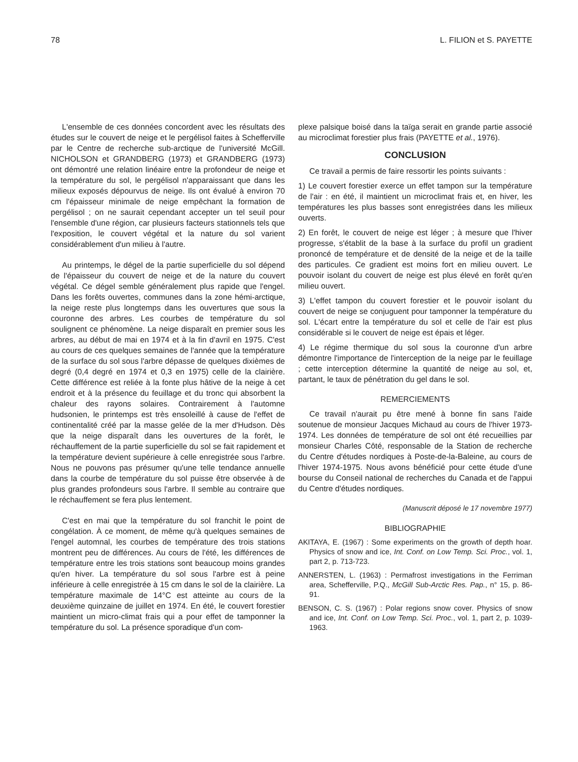78 L. FILION et S. PAYETTE
L'ensemble de ces données concordent avec les résultats des études sur le couvert de neige et le pergélisol faites à Schefferville par le Centre de recherche sub-arctique de l'université McGill. NICHOLSON et GRANDBERG (1973) et GRANDBERG (1973) ont démontré une relation linéaire entre la profondeur de neige et la température du sol, le pergélisol n'apparaissant que dans les milieux exposés dépourvus de neige. Ils ont évalué à environ 70 cm l'épaisseur minimale de neige empêchant la formation de pergélisol ; on ne saurait cependant accepter un tel seuil pour l'ensemble d'une région, car plusieurs facteurs stationnels tels que l'exposition, le couvert végétal et la nature du sol varient considérablement d'un milieu à l'autre.
Au printemps, le dégel de la partie superficielle du sol dépend de l'épaisseur du couvert de neige et de la nature du couvert végétal. Ce dégel semble généralement plus rapide que l'engel. Dans les forêts ouvertes, communes dans la zone hémi-arctique, la neige reste plus longtemps dans les ouvertures que sous la couronne des arbres. Les courbes de température du sol soulignent ce phénomène. La neige disparaît en premier sous les arbres, au début de mai en 1974 et à la fin d'avril en 1975. C'est au cours de ces quelques semaines de l'année que la température de la surface du sol sous l'arbre dépasse de quelques dixièmes de degré (0,4 degré en 1974 et 0,3 en 1975) celle de la clairière. Cette différence est reliée à la fonte plus hâtive de la neige à cet endroit et à la présence du feuillage et du tronc qui absorbent la chaleur des rayons solaires. Contrairement à l'automne hudsonien, le printemps est très ensoleillé à cause de l'effet de continentalité créé par la masse gelée de la mer d'Hudson. Dès que la neige disparaît dans les ouvertures de la forêt, le réchauffement de la partie superficielle du sol se fait rapidement et la température devient supérieure à celle enregistrée sous l'arbre. Nous ne pouvons pas présumer qu'une telle tendance annuelle dans la courbe de température du sol puisse être observée à de plus grandes profondeurs sous l'arbre. Il semble au contraire que le réchauffement se fera plus lentement.
C'est en mai que la température du sol franchit le point de congélation. À ce moment, de même qu'à quelques semaines de l'engel automnal, les courbes de température des trois stations montrent peu de différences. Au cours de l'été, les différences de température entre les trois stations sont beaucoup moins grandes qu'en hiver. La température du sol sous l'arbre est à peine inférieure à celle enregistrée à 15 cm dans le sol de la clairière. La température maximale de 14°C est atteinte au cours de la deuxième quinzaine de juillet en 1974. En été, le couvert forestier maintient un micro-climat frais qui a pour effet de tamponner la température du sol. La présence sporadique d'un com-
plexe palsique boisé dans la taïga serait en grande partie associé au microclimat forestier plus frais (PAYETTE et al., 1976).
CONCLUSION
Ce travail a permis de faire ressortir les points suivants :
1) Le couvert forestier exerce un effet tampon sur la température de l'air : en été, il maintient un microclimat frais et, en hiver, les températures les plus basses sont enregistrées dans les milieux ouverts.
2) En forêt, le couvert de neige est léger ; à mesure que l'hiver progresse, s'établit de la base à la surface du profil un gradient prononcé de température et de densité de la neige et de la taille des particules. Ce gradient est moins fort en milieu ouvert. Le pouvoir isolant du couvert de neige est plus élevé en forêt qu'en milieu ouvert.
3) L'effet tampon du couvert forestier et le pouvoir isolant du couvert de neige se conjuguent pour tamponner la température du sol. L'écart entre la température du sol et celle de l'air est plus considérable si le couvert de neige est épais et léger.
4) Le régime thermique du sol sous la couronne d'un arbre démontre l'importance de l'interception de la neige par le feuillage ; cette interception détermine la quantité de neige au sol, et, partant, le taux de pénétration du gel dans le sol.
REMERCIEMENTS
Ce travail n'aurait pu être mené à bonne fin sans l'aide soutenue de monsieur Jacques Michaud au cours de l'hiver 1973-1974. Les données de température de sol ont été recueillies par monsieur Charles Côté, responsable de la Station de recherche du Centre d'études nordiques à Poste-de-la-Baleine, au cours de l'hiver 1974-1975. Nous avons bénéficié pour cette étude d'une bourse du Conseil national de recherches du Canada et de l'appui du Centre d'études nordiques.
(Manuscrit déposé le 17 novembre 1977)
BIBLIOGRAPHIE
AKITAYA, E. (1967) : Some experiments on the growth of depth hoar. Physics of snow and ice, Int. Conf. on Low Temp. Sci. Proc., vol. 1, part 2, p. 713-723.
ANNERSTEN, L. (1963) : Permafrost investigations in the Ferriman area, Schefferville, P.Q., McGill Sub-Arctic Res. Pap., n° 15, p. 86-91.
BENSON, C. S. (1967) : Polar regions snow cover. Physics of snow and ice, Int. Conf. on Low Temp. Sci. Proc., vol. 1, part 2, p. 1039-1963.